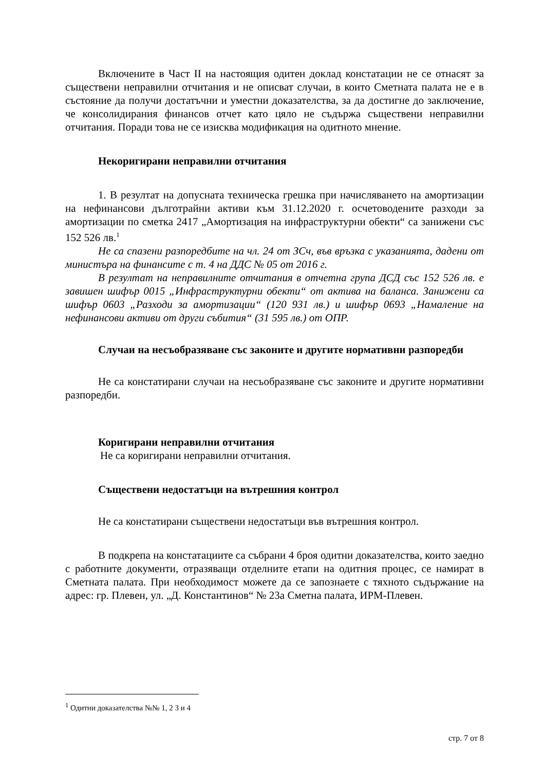Включените в Част II на настоящия одитен доклад констатации не се отнасят за съществени неправилни отчитания и не описват случаи, в които Сметната палата не е в състояние да получи достатъчни и уместни доказателства, за да достигне до заключение, че консолидирания финансов отчет като цяло не съдържа съществени неправилни отчитания. Поради това не се изисква модификация на одитното мнение.
Некоригирани неправилни отчитания
1. В резултат на допусната техническа грешка при начисляването на амортизации на нефинансови дълготрайни активи към 31.12.2020 г. осчетоводените разходи за амортизации по сметка 2417 „Амортизация на инфраструктурни обекти“ са занижени със 152 526 лв.<sup>1</sup>
Не са спазени разпоредбите на чл. 24 от ЗСч, във връзка с указанията, дадени от министъра на финансите с т. 4 на ДДС № 05 от 2016 г.
В резултат на неправилните отчитания в отчетна група ДСД със 152 526 лв. е завишен шифър 0015 „Инфраструктурни обекти“ от актива на баланса. Занижени са шифър 0603 „Разходи за амортизации“ (120 931 лв.) и шифър 0693 „Намаление на нефинансови активи от други събития“ (31 595 лв.) от ОПР.
Случаи на несъобразяване със законите и другите нормативни разпоредби
Не са констатирани случаи на несъобразяване със законите и другите нормативни разпоредби.
Коригирани неправилни отчитания
Не са коригирани неправилни отчитания.
Съществени недостатъци на вътрешния контрол
Не са констатирани съществени недостатъци във вътрешния контрол.
В подкрепа на констатациите са събрани 4 броя одитни доказателства, които заедно с работните документи, отразяващи отделните етапи на одитния процес, се намират в Сметната палата. При необходимост можете да се запознаете с тяхното съдържание на адрес: гр. Плевен, ул. „Д. Константинов“ № 23а Сметна палата, ИРМ-Плевен.
<sup>1</sup> Одитни доказателства №№ 1, 2 3 и 4
стр. 7 от 8